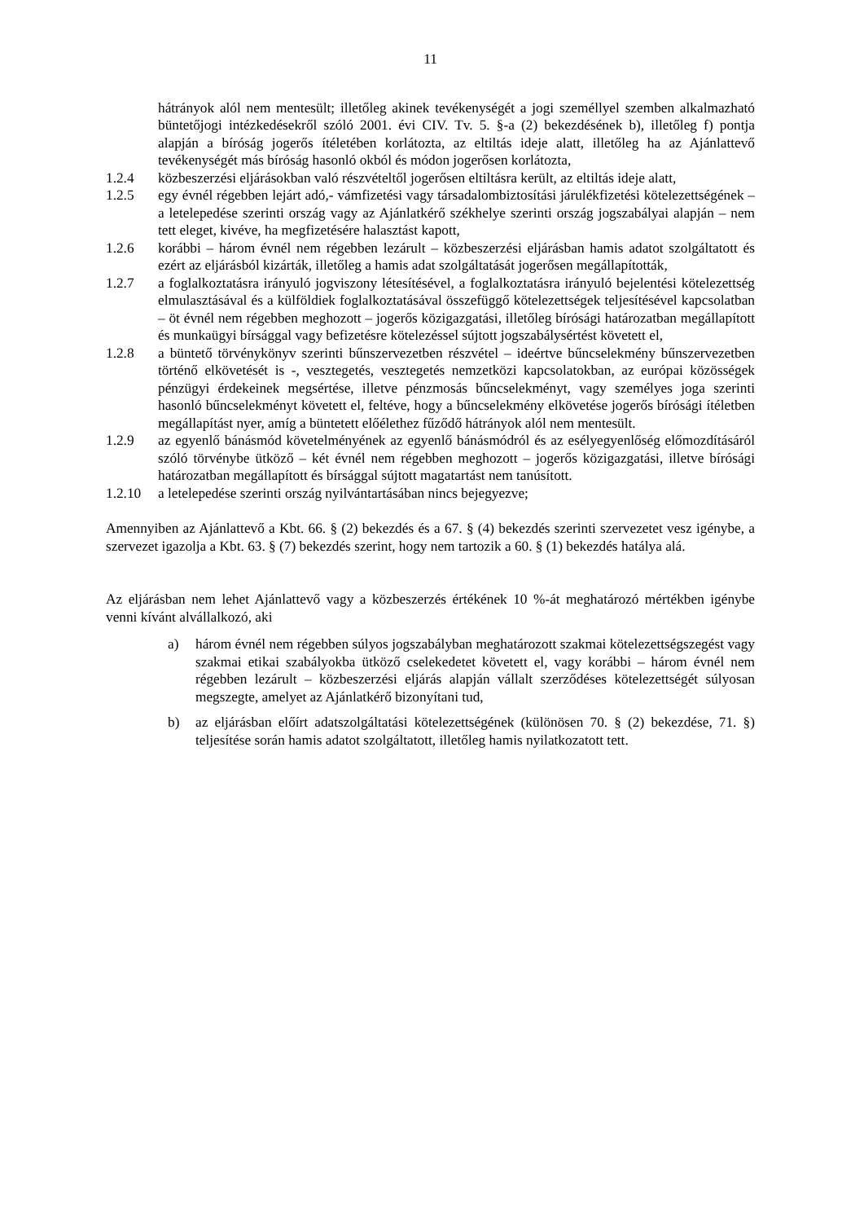11
hátrányok alól nem mentesült; illetőleg akinek tevékenységét a jogi személlyel szemben alkalmazható büntetőjogi intézkedésekről szóló 2001. évi CIV. Tv. 5. §-a (2) bekezdésének b), illetőleg f) pontja alapján a bíróság jogerős ítéletében korlátozta, az eltiltás ideje alatt, illetőleg ha az Ajánlattevő tevékenységét más bíróság hasonló okból és módon jogerősen korlátozta,
1.2.4 közbeszerzési eljárásokban való részvételtől jogerősen eltiltásra került, az eltiltás ideje alatt,
1.2.5 egy évnél régebben lejárt adó,- vámfizetési vagy társadalombiztosítási járulékfizetési kötelezettségének – a letelepedése szerinti ország vagy az Ajánlatkérő székhelye szerinti ország jogszabályai alapján – nem tett eleget, kivéve, ha megfizetésére halasztást kapott,
1.2.6 korábbi – három évnél nem régebben lezárult – közbeszerzési eljárásban hamis adatot szolgáltatott és ezért az eljárásból kizárták, illetőleg a hamis adat szolgáltatását jogerősen megállapították,
1.2.7 a foglalkoztatásra irányuló jogviszony létesítésével, a foglalkoztatásra irányuló bejelentési kötelezettség elmulasztásával és a külföldiek foglalkoztatásával összefüggő kötelezettségek teljesítésével kapcsolatban – öt évnél nem régebben meghozott – jogerős közigazgatási, illetőleg bírósági határozatban megállapított és munkaügyi bírsággal vagy befizetésre kötelezéssel sújtott jogszabálysértést követett el,
1.2.8 a büntető törvénykönyv szerinti bűnszervezetben részvétel – ideértve bűncselekmény bűnszervezetben történő elkövetését is -, vesztegetés, vesztegetés nemzetközi kapcsolatokban, az európai közösségek pénzügyi érdekeinek megsértése, illetve pénzmosás bűncselekményt, vagy személyes joga szerinti hasonló bűncselekményt követett el, feltéve, hogy a bűncselekmény elkövetése jogerős bírósági ítéletben megállapítást nyer, amíg a büntetett előélethez fűződő hátrányok alól nem mentesült.
1.2.9 az egyenlő bánásmód követelményének az egyenlő bánásmódról és az esélyegyenlőség előmozdításáról szóló törvénybe ütköző – két évnél nem régebben meghozott – jogerős közigazgatási, illetve bírósági határozatban megállapított és bírsággal sújtott magatartást nem tanúsított.
1.2.10 a letelepedése szerinti ország nyilvántartásában nincs bejegyezve;
Amennyiben az Ajánlattevő a Kbt. 66. § (2) bekezdés és a 67. § (4) bekezdés szerinti szervezetet vesz igénybe, a szervezet igazolja a Kbt. 63. § (7) bekezdés szerint, hogy nem tartozik a 60. § (1) bekezdés hatálya alá.
Az eljárásban nem lehet Ajánlattevő vagy a közbeszerzés értékének 10 %-át meghatározó mértékben igénybe venni kívánt alvállalkozó, aki
a) három évnél nem régebben súlyos jogszabályban meghatározott szakmai kötelezettségszegést vagy szakmai etikai szabályokba ütköző cselekedetet követett el, vagy korábbi – három évnél nem régebben lezárult – közbeszerzési eljárás alapján vállalt szerződéses kötelezettségét súlyosan megszegte, amelyet az Ajánlatkérő bizonyítani tud,
b) az eljárásban előírt adatszolgáltatási kötelezettségének (különösen 70. § (2) bekezdése, 71. §) teljesítése során hamis adatot szolgáltatott, illetőleg hamis nyilatkozatott tett.